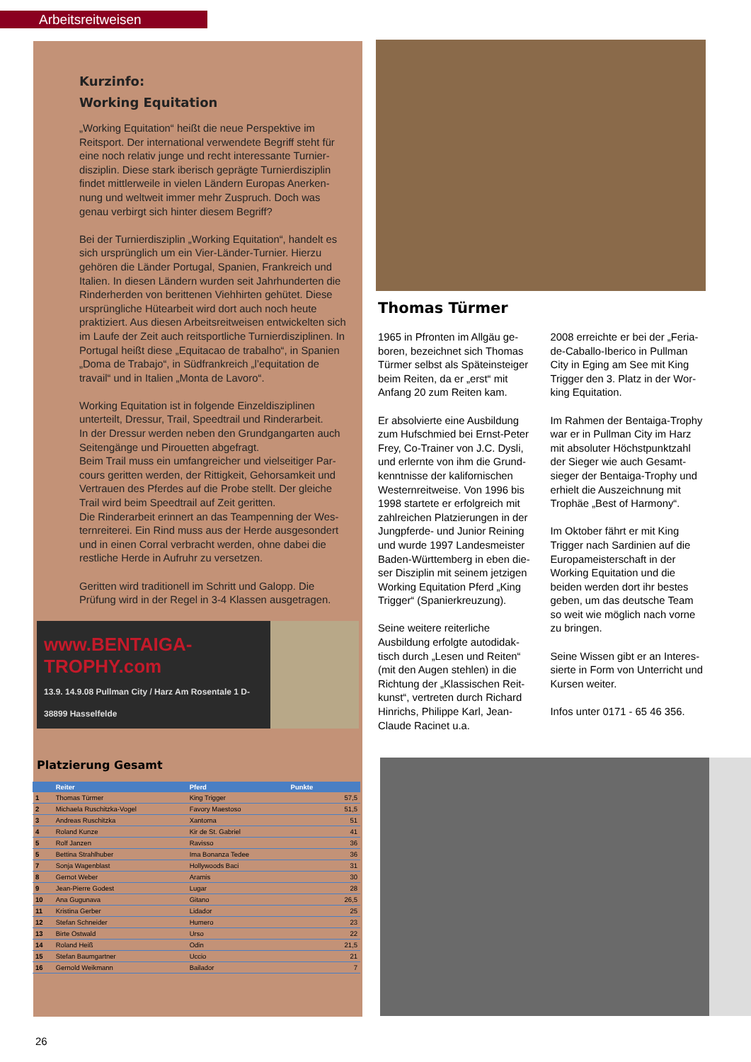Arbeitsreitweisen
Kurzinfo:
Working Equitation
„Working Equitation“ heißt die neue Perspektive im Reitsport. Der international verwendete Begriff steht für eine noch relativ junge und recht interessante Turnier­disziplin. Diese stark iberisch geprägte Turnierdisziplin findet mittlerweile in vielen Ländern Europas Anerken­nung und weltweit immer mehr Zuspruch. Doch was genau verbirgt sich hinter diesem Begriff?
Bei der Turnierdisziplin „Working Equitation“, handelt es sich ursprünglich um ein Vier-Länder-Turnier. Hierzu gehören die Länder Portugal, Spanien, Frankreich und Italien. In diesen Ländern wurden seit Jahrhunderten die Rinderherden von berittenen Viehhirten gehütet. Diese ursprüngliche Hütearbeit wird dort auch noch heute praktiziert. Aus diesen Arbeitsreitweisen ent­wickelten sich im Laufe der Zeit auch reitsportliche Turnierdisziplinen. In Portugal heißt diese „Equitacao de trabalho“, in Spanien „Doma de Trabajo“, in Südfrank­reich „l’equitation de travail“ und in Italien „Monta de Lavoro“.
Working Equitation ist in folgende Einzeldisziplinen unterteilt, Dressur, Trail, Speedtrail und Rinderarbeit.
In der Dressur werden neben den Grundgangarten auch Seitengänge und Pirouetten abgefragt.
Beim Trail muss ein umfangreicher und vielseitiger Par­cours geritten werden, der Rittigkeit, Gehorsamkeit und Vertrauen des Pferdes auf die Probe stellt. Der gleiche Trail wird beim Speedtrail auf Zeit geritten.
Die Rinderarbeit erinnert an das Teampenning der Wes­ternreiterei. Ein Rind muss aus der Herde ausgesondert und in einen Corral verbracht werden, ohne dabei die restliche Herde in Aufruhr zu versetzen.
Geritten wird traditionell im Schritt und Galopp. Die Prüfung wird in der Regel in 3-4 Klassen ausgetragen.
www.BENTAIGA-TROPHY.com
13.9. 14.9.08 Pullman City / Harz Am Rosentale 1 D-38899 Hasselfelde
Platzierung Gesamt
| | Reiter | Pferd | Punkte | |
| --- | --- | --- | --- | --- |
| 1 | Thomas Türmer | King Trigger | | 57,5 |
| 2 | Michaela Ruschitzka-Vogel | Favory Maestoso | | 51,5 |
| 3 | Andreas Ruschitzka | Xantoma | | 51 |
| 4 | Roland Kunze | Kir de St. Gabriel | | 41 |
| 5 | Rolf Janzen | Ravisso | | 36 |
| 5 | Bettina Strahlhuber | Ima Bonanza Tedee | | 36 |
| 7 | Sonja Wagenblast | Hollywoods Baci | | 31 |
| 8 | Gernot Weber | Aramis | | 30 |
| 9 | Jean-Pierre Godest | Lugar | | 28 |
| 10 | Ana Gugunava | Gitano | | 26,5 |
| 11 | Kristina Gerber | Lidador | | 25 |
| 12 | Stefan Schneider | Humero | | 23 |
| 13 | Birte Ostwald | Urso | | 22 |
| 14 | Roland Heiß | Odin | | 21,5 |
| 15 | Stefan Baumgartner | Uccio | | 21 |
| 16 | Gernold Weikmann | Bailador | | 7 |
Thomas Türmer
1965 in Pfronten im Allgäu ge­boren, bezeichnet sich Thomas Türmer selbst als Späteinsteiger beim Reiten, da er „erst“ mit Anfang 20 zum Reiten kam.
Er absolvierte eine Ausbildung zum Hufschmied bei Ernst-Peter Frey, Co-Trainer von J.C. Dysli, und erlernte von ihm die Grund­kenntnisse der kalifornischen Westernreitweise. Von 1996 bis 1998 startete er erfolgreich mit zahlreichen Platzierungen in der Jungpferde- und Junior Reining und wurde 1997 Landesmeister Baden-Württemberg in eben die­ser Disziplin mit seinem jetzigen Working Equitation Pferd „King Trigger“ (Spanierkreuzung).
Seine weitere reiterliche Ausbildung erfolgte autodidak­tisch durch „Lesen und Reiten“ (mit den Augen stehlen) in die Richtung der „Klassischen Reit­kunst“, vertreten durch Richard Hinrichs, Philippe Karl, Jean-Claude Racinet u.a.
2008 erreichte er bei der „Feria-de-Caballo-Iberico in Pullman City in Eging am See mit King Trigger den 3. Platz in der Wor­king Equitation.
Im Rahmen der Bentaiga-Trophy war er in Pullman City im Harz mit absoluter Höchstpunktzahl der Sieger wie auch Gesamt­sieger der Bentaiga-Trophy und erhielt die Auszeichnung mit Trophäe „Best of Harmony“.
Im Oktober fährt er mit King Trigger nach Sardinien auf die Europameisterschaft in der Working Equitation und die beiden werden dort ihr bestes geben, um das deutsche Team so weit wie möglich nach vorne zu bringen.
Seine Wissen gibt er an Interes­sierte in Form von Unterricht und Kursen weiter.
Infos unter 0171 - 65 46 356.
26